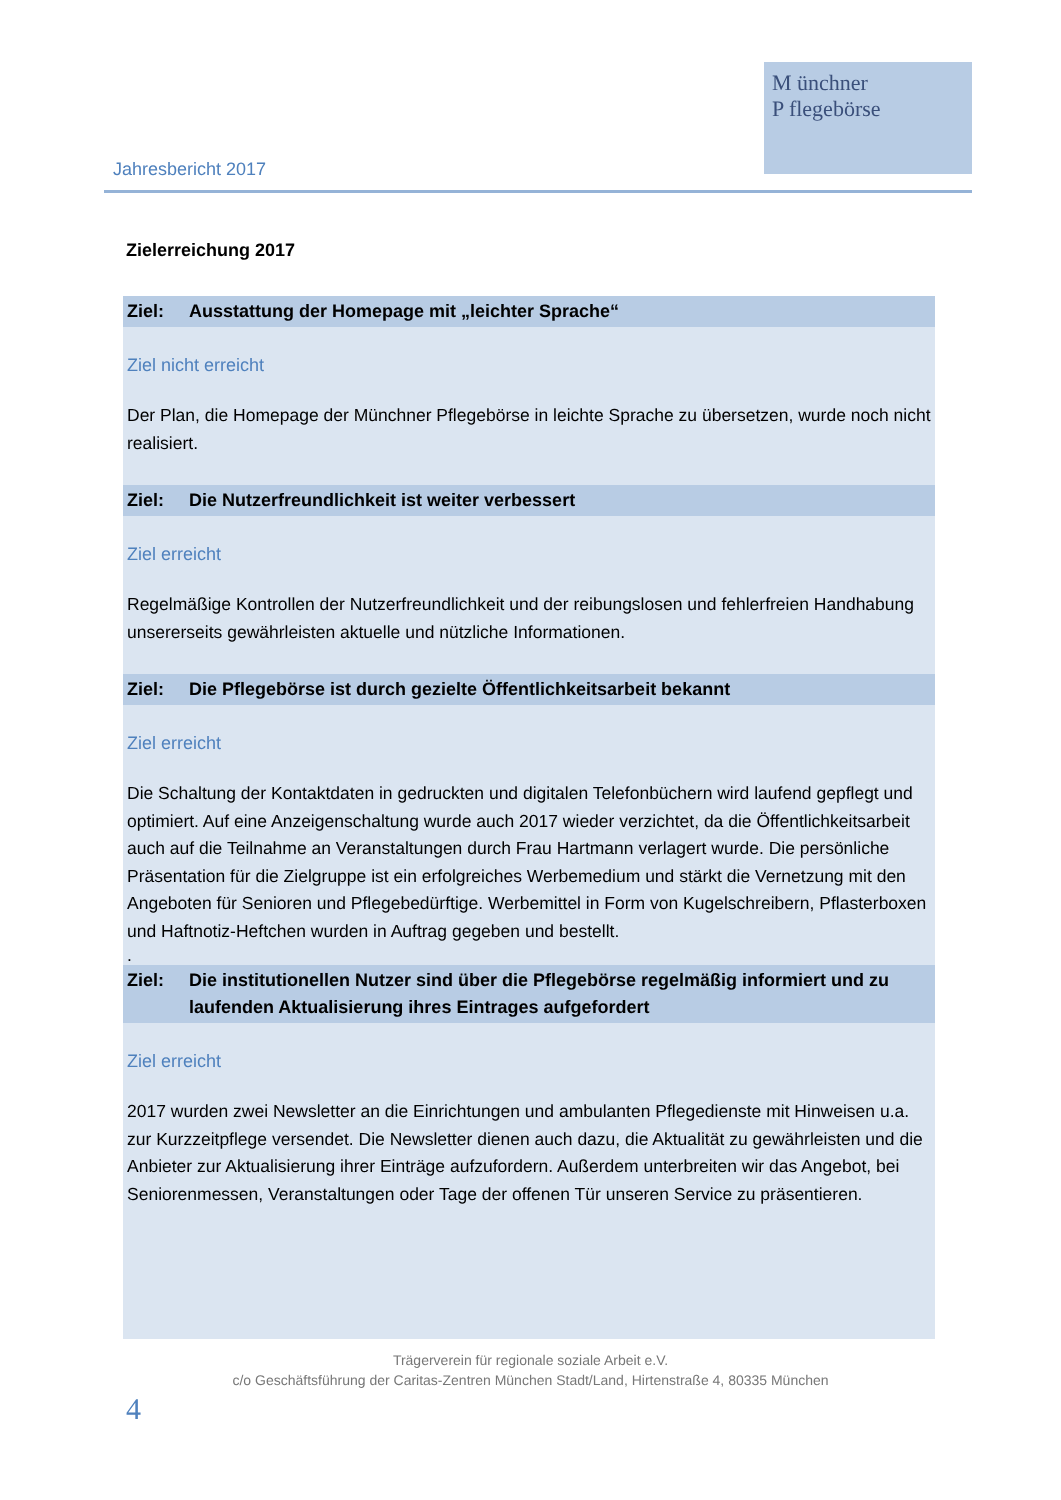Jahresbericht 2017
M ünchner
P flegebörse
Zielerreichung 2017
Ziel: Ausstattung der Homepage mit „leichter Sprache“
Ziel nicht erreicht
Der Plan, die Homepage der Münchner Pflegebörse in leichte Sprache zu übersetzen, wurde noch nicht realisiert.
Ziel: Die Nutzerfreundlichkeit ist weiter verbessert
Ziel erreicht
Regelmäßige Kontrollen der Nutzerfreundlichkeit und der reibungslosen und fehlerfreien Handhabung unsererseits gewährleisten aktuelle und nützliche Informationen.
Ziel: Die Pflegebörse ist durch gezielte Öffentlichkeitsarbeit bekannt
Ziel erreicht
Die Schaltung der Kontaktdaten in gedruckten und digitalen Telefonbüchern wird laufend gepflegt und optimiert. Auf eine Anzeigenschaltung wurde auch 2017 wieder verzichtet, da die Öffentlichkeitsarbeit auch auf die Teilnahme an Veranstaltungen durch Frau Hartmann verlagert wurde. Die persönliche Präsentation für die Zielgruppe ist ein erfolgreiches Werbemedium und stärkt die Vernetzung mit den Angeboten für Senioren und Pflegebedürftige. Werbemittel in Form von Kugelschreibern, Pflasterboxen und Haftnotiz-Heftchen wurden in Auftrag gegeben und bestellt.
.
Ziel: Die institutionellen Nutzer sind über die Pflegebörse regelmäßig informiert und zu laufenden Aktualisierung ihres Eintrages aufgefordert
Ziel erreicht
2017 wurden zwei Newsletter an die Einrichtungen und ambulanten Pflegedienste mit Hinweisen u.a. zur Kurzzeitpflege versendet. Die Newsletter dienen auch dazu, die Aktualität zu gewährleisten und die Anbieter zur Aktualisierung ihrer Einträge aufzufordern. Außerdem unterbreiten wir das Angebot, bei Seniorenmessen, Veranstaltungen oder Tage der offenen Tür unseren Service zu präsentieren.
Trägerverein für regionale soziale Arbeit e.V.
c/o Geschäftsführung der Caritas-Zentren München Stadt/Land, Hirtenstraße 4, 80335 München
4